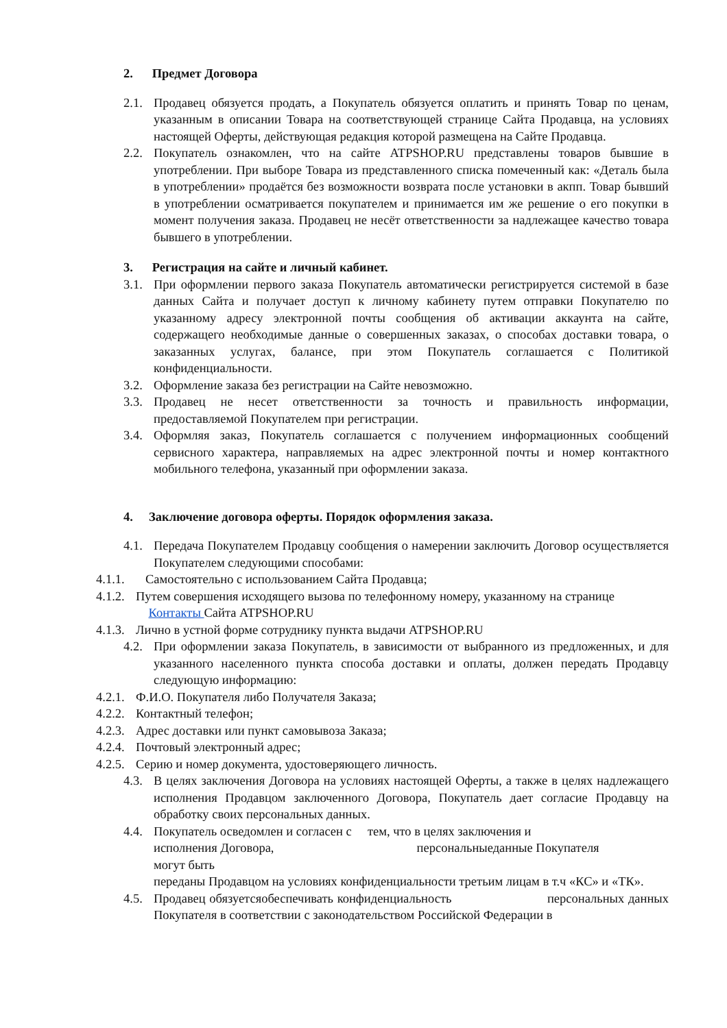2. Предмет Договора
2.1. Продавец обязуется продать, а Покупатель обязуется оплатить и принять Товар по ценам, указанным в описании Товара на соответствующей странице Сайта Продавца, на условиях настоящей Оферты, действующая редакция которой размещена на Сайте Продавца.
2.2. Покупатель ознакомлен, что на сайте ATPSHOP.RU представлены товаров бывшие в употреблении. При выборе Товара из представленного списка помеченный как: «Деталь была в употреблении» продаётся без возможности возврата после установки в акпп. Товар бывший в употреблении осматривается покупателем и принимается им же решение о его покупки в момент получения заказа. Продавец не несёт ответственности за надлежащее качество товара бывшего в употреблении.
3. Регистрация на сайте и личный кабинет.
3.1. При оформлении первого заказа Покупатель автоматически регистрируется системой в базе данных Сайта и получает доступ к личному кабинету путем отправки Покупателю по указанному адресу электронной почты сообщения об активации аккаунта на сайте, содержащего необходимые данные о совершенных заказах, о способах доставки товара, о заказанных услугах, балансе, при этом Покупатель соглашается с Политикой конфиденциальности.
3.2. Оформление заказа без регистрации на Сайте невозможно.
3.3. Продавец не несет ответственности за точность и правильность информации, предоставляемой Покупателем при регистрации.
3.4. Оформляя заказ, Покупатель соглашается с получением информационных сообщений сервисного характера, направляемых на адрес электронной почты и номер контактного мобильного телефона, указанный при оформлении заказа.
4. Заключение договора оферты. Порядок оформления заказа.
4.1. Передача Покупателем Продавцу сообщения о намерении заключить Договор осуществляется Покупателем следующими способами:
4.1.1. Самостоятельно с использованием Сайта Продавца;
4.1.2. Путем совершения исходящего вызова по телефонному номеру, указанному на странице
Контакты Сайта ATPSHOP.RU
4.1.3. Лично в устной форме сотруднику пункта выдачи ATPSHOP.RU
4.2. При оформлении заказа Покупатель, в зависимости от выбранного из предложенных, и для указанного населенного пункта способа доставки и оплаты, должен передать Продавцу следующую информацию:
4.2.1. Ф.И.О. Покупателя либо Получателя Заказа;
4.2.2. Контактный телефон;
4.2.3. Адрес доставки или пункт самовывоза Заказа;
4.2.4. Почтовый электронный адрес;
4.2.5. Серию и номер документа, удостоверяющего личность.
4.3. В целях заключения Договора на условиях настоящей Оферты, а также в целях надлежащего исполнения Продавцом заключенного Договора, Покупатель дает согласие Продавцу на обработку своих персональных данных.
4.4. Покупатель осведомлен и согласен с тем, что в целях заключения и
исполнения Договора, персональныеданные Покупателя
могут быть
переданы Продавцом на условиях конфиденциальности третьим лицам в т.ч «КС» и «ТК».
4.5. Продавец обязуетсяобеспечивать конфиденциальность персональных данных Покупателя в соответствии с законодательством Российской Федерации в